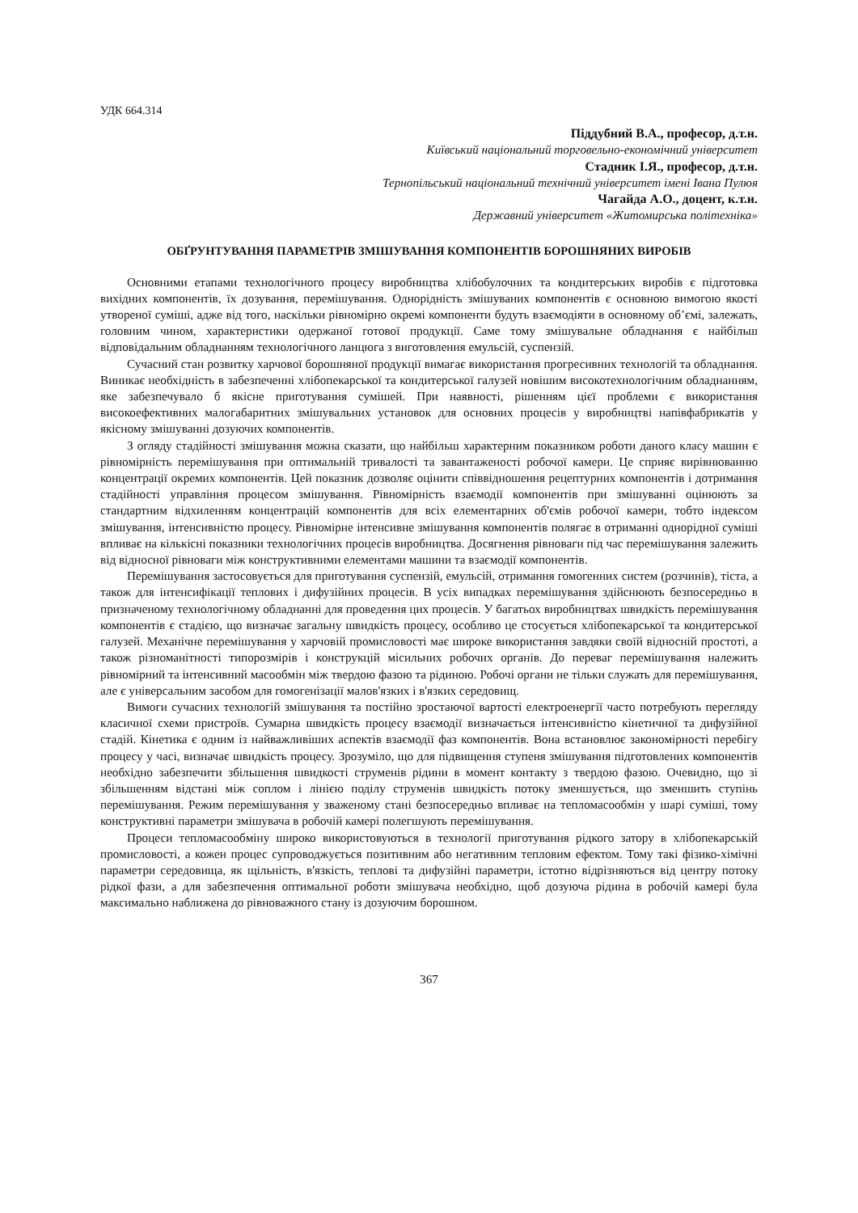УДК 664.314
Піддубний В.А., професор, д.т.н.
Київський національний торговельно-економічний університет
Стадник І.Я., професор, д.т.н.
Тернопільський національний технічний університет імені Івана Пулюя
Чагайда А.О., доцент, к.т.н.
Державний університет «Житомирська політехніка»
ОБҐРУНТУВАННЯ ПАРАМЕТРІВ ЗМІШУВАННЯ КОМПОНЕНТІВ БОРОШНЯНИХ ВИРОБІВ
Основними етапами технологічного процесу виробництва хлібобулочних та кондитерських виробів є підготовка вихідних компонентів, їх дозування, перемішування. Однорідність змішуваних компонентів є основною вимогою якості утвореної суміші, адже від того, наскільки рівномірно окремі компоненти будуть взаємодіяти в основному об’ємі, залежать, головним чином, характеристики одержаної готової продукції. Саме тому змішувальне обладнання є найбільш відповідальним обладнанням технологічного ланцюга з виготовлення емульсій, суспензій.
Сучасний стан розвитку харчової борошняної продукції вимагає використання прогресивних технологій та обладнання. Виникає необхідність в забезпеченні хлібопекарської та кондитерської галузей новішим високотехнологічним обладнанням, яке забезпечувало б якісне приготування сумішей. При наявності, рішенням цієї проблеми є використання високоефективних малогабаритних змішувальних установок для основних процесів у виробництві напівфабрикатів у якісному змішуванні дозуючих компонентів.
З огляду стадійності змішування можна сказати, що найбільш характерним показником роботи даного класу машин є рівномірність перемішування при оптимальній тривалості та завантаженості робочої камери. Це сприяє вирівнюванню концентрації окремих компонентів. Цей показник дозволяє оцінити співвідношення рецептурних компонентів і дотримання стадійності управління процесом змішування. Рівномірність взаємодії компонентів при змішуванні оцінюють за стандартним відхиленням концентрацій компонентів для всіх елементарних об'ємів робочої камери, тобто індексом змішування, інтенсивністю процесу. Рівномірне інтенсивне змішування компонентів полягає в отриманні однорідної суміші впливає на кількісні показники технологічних процесів виробництва. Досягнення рівноваги під час перемішування залежить від відносної рівноваги між конструктивними елементами машини та взаємодії компонентів.
Перемішування застосовується для приготування суспензій, емульсій, отримання гомогенних систем (розчинів), тіста, а також для інтенсифікації теплових і дифузійних процесів. В усіх випадках перемішування здійснюють безпосередньо в призначеному технологічному обладнанні для проведення цих процесів. У багатьох виробництвах швидкість перемішування компонентів є стадією, що визначає загальну швидкість процесу, особливо це стосується хлібопекарської та кондитерської галузей. Механічне перемішування у харчовій промисловості має широке використання завдяки своїй відносній простоті, а також різноманітності типорозмірів і конструкцій місильних робочих органів. До переваг перемішування належить рівномірний та інтенсивний масообмін між твердою фазою та рідиною. Робочі органи не тільки служать для перемішування, але є універсальним засобом для гомогенізації малов'язких і в'язких середовищ.
Вимоги сучасних технологій змішування та постійно зростаючої вартості електроенергії часто потребують перегляду класичної схеми пристроїв. Сумарна швидкість процесу взаємодії визначається інтенсивністю кінетичної та дифузійної стадій. Кінетика є одним із найважливіших аспектів взаємодії фаз компонентів. Вона встановлює закономірності перебігу процесу у часі, визначає швидкість процесу. Зрозуміло, що для підвищення ступеня змішування підготовлених компонентів необхідно забезпечити збільшення швидкості струменів рідини в момент контакту з твердою фазою. Очевидно, що зі збільшенням відстані між соплом і лінією поділу струменів швидкість потоку зменшується, що зменшить ступінь перемішування. Режим перемішування у зваженому стані безпосередньо впливає на тепломасообмін у шарі суміші, тому конструктивні параметри змішувача в робочій камері полегшують перемішування.
Процеси тепломасообміну широко використовуються в технології приготування рідкого затору в хлібопекарській промисловості, а кожен процес супроводжується позитивним або негативним тепловим ефектом. Тому такі фізико-хімічні параметри середовища, як щільність, в'язкість, теплові та дифузійні параметри, істотно відрізняються від центру потоку рідкої фази, а для забезпечення оптимальної роботи змішувача необхідно, щоб дозуюча рідина в робочій камері була максимально наближена до рівноважного стану із дозуючим борошном.
367